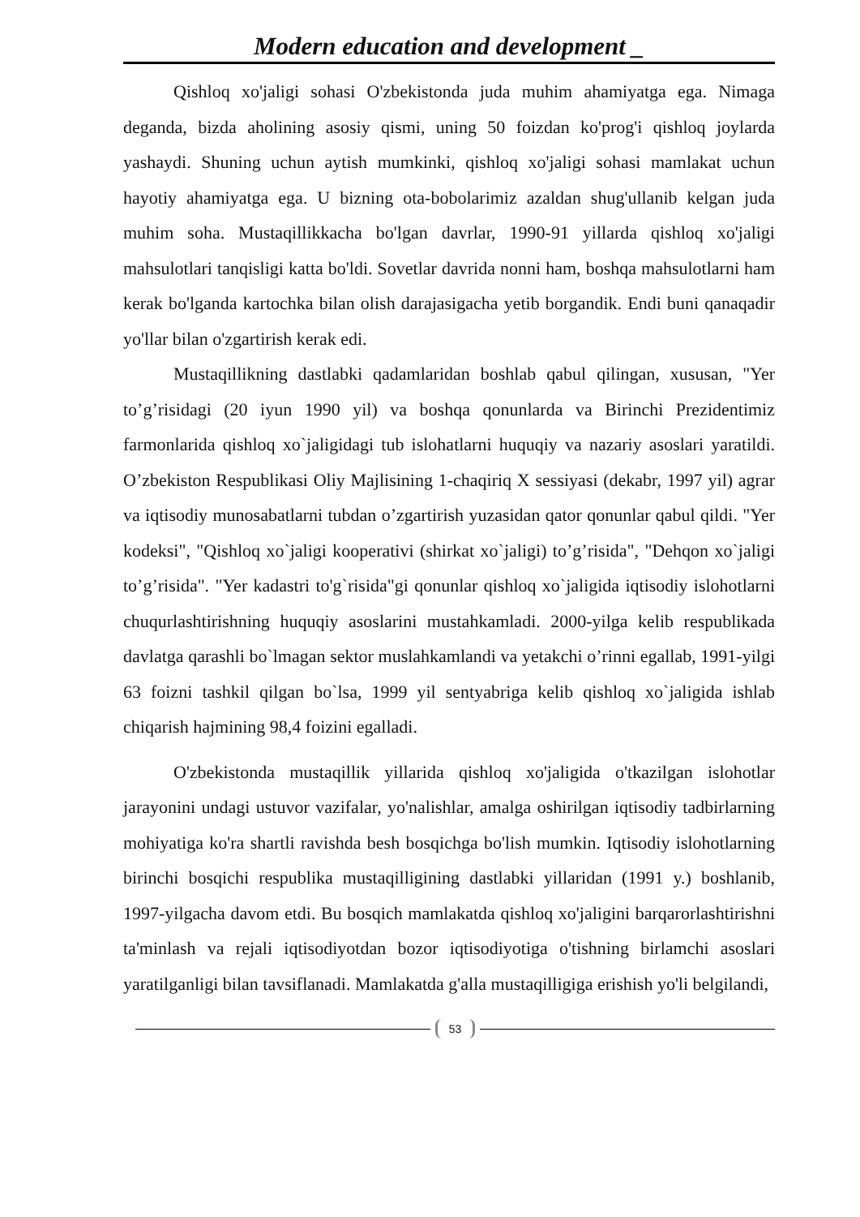Modern education and development _
Qishloq xo'jaligi sohasi O'zbekistonda juda muhim ahamiyatga ega. Nimaga deganda, bizda aholining asosiy qismi, uning 50 foizdan ko'prog'i qishloq joylarda yashaydi. Shuning uchun aytish mumkinki, qishloq xo'jaligi sohasi mamlakat uchun hayotiy ahamiyatga ega. U bizning ota-bobolarimiz azaldan shug'ullanib kelgan juda muhim soha. Mustaqillikkacha bo'lgan davrlar, 1990-91 yillarda qishloq xo'jaligi mahsulotlari tanqisligi katta bo'ldi. Sovetlar davrida nonni ham, boshqa mahsulotlarni ham kerak bo'lganda kartochka bilan olish darajasigacha yetib borgandik. Endi buni qanaqadir yo'llar bilan o'zgartirish kerak edi.
Mustaqillikning dastlabki qadamlaridan boshlab qabul qilingan, xususan, "Yer to’g’risidagi (20 iyun 1990 yil) va boshqa qonunlarda va Birinchi Prezidentimiz farmonlarida qishloq xo`jaligidagi tub islohatlarni huquqiy va nazariy asoslari yaratildi. O’zbekiston Respublikasi Oliy Majlisining 1-chaqiriq X sessiyasi (dekabr, 1997 yil) agrar va iqtisodiy munosabatlarni tubdan o’zgartirish yuzasidan qator qonunlar qabul qildi. "Yer kodeksi", "Qishloq xo`jaligi kooperativi (shirkat xo`jaligi) to’g’risida", "Dehqon xo`jaligi to’g’risida". "Yer kadastri to'g`risida"gi qonunlar qishloq xo`jaligida iqtisodiy islohotlarni chuqurlashtirishning huquqiy asoslarini mustahkamladi. 2000-yilga kelib respublikada davlatga qarashli bo`lmagan sektor muslahkamlandi va yetakchi o’rinni egallab, 1991-yilgi 63 foizni tashkil qilgan bo`lsa, 1999 yil sentyabriga kelib qishloq xo`jaligida ishlab chiqarish hajmining 98,4 foizini egalladi.
O'zbekistonda mustaqillik yillarida qishloq xo'jaligida o'tkazilgan islohotlar jarayonini undagi ustuvor vazifalar, yo'nalishlar, amalga oshirilgan iqtisodiy tadbirlarning mohiyatiga ko'ra shartli ravishda besh bosqichga bo'lish mumkin. Iqtisodiy islohotlarning birinchi bosqichi respublika mustaqilligining dastlabki yillaridan (1991 y.) boshlanib, 1997-yilgacha davom etdi. Bu bosqich mamlakatda qishloq xo'jaligini barqarorlashtirishni ta'minlash va rejali iqtisodiyotdan bozor iqtisodiyotiga o'tishning birlamchi asoslari yaratilganligi bilan tavsiflanadi. Mamlakatda g'alla mustaqilligiga erishish yo'li belgilandi,
53